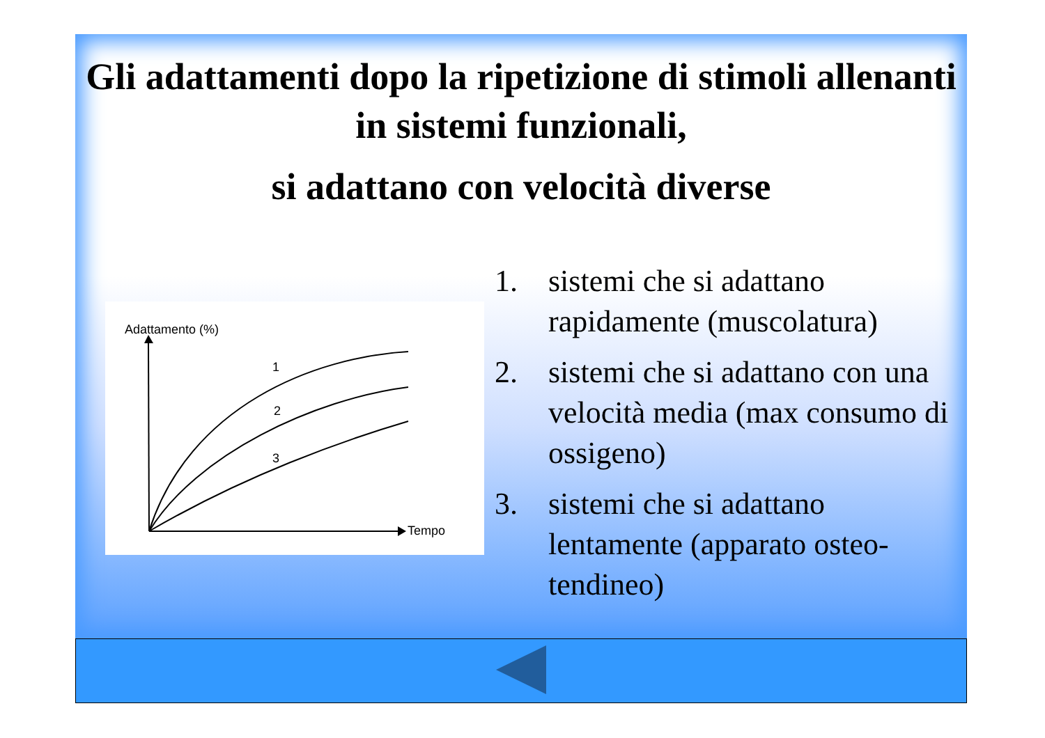Gli adattamenti dopo la ripetizione di stimoli allenanti in sistemi funzionali,
si adattano con velocità diverse
Adattamento (%)
Tempo
1
2
3
1. sistemi che si adattano rapidamente (muscolatura)
2. sistemi che si adattano con una velocità media (max consumo di ossigeno)
3. sistemi che si adattano lentamente (apparato osteo-tendineo)